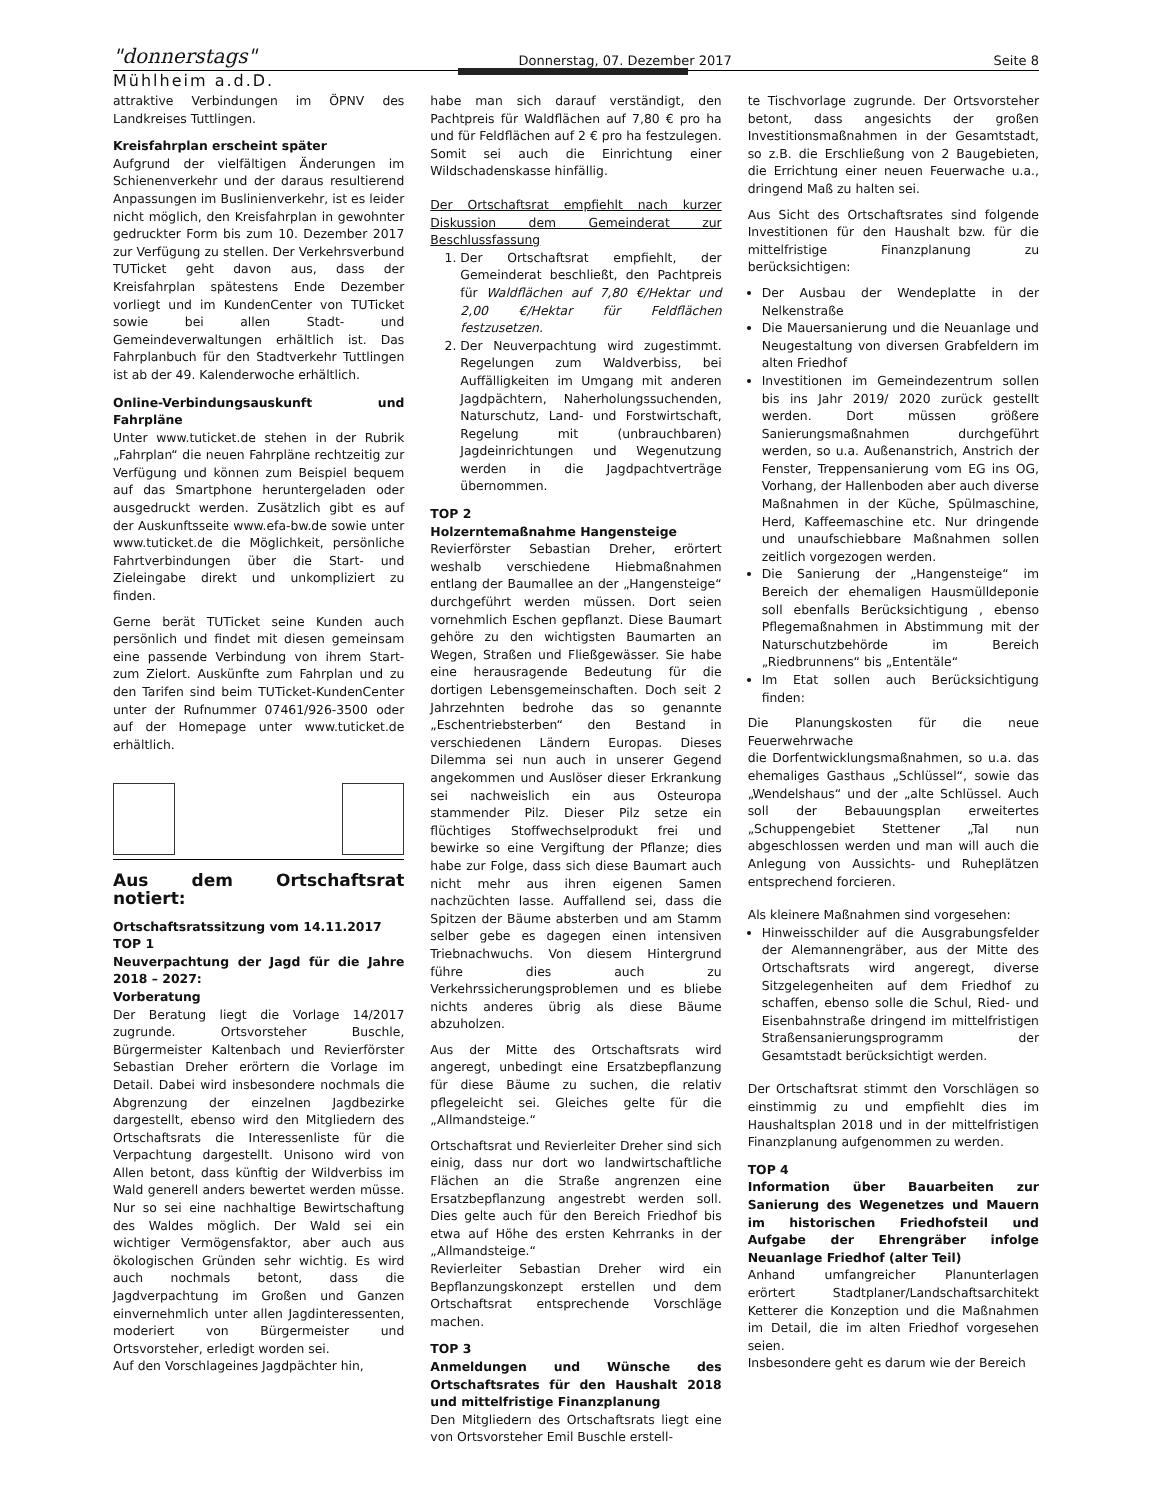"donnerstags" Donnerstag, 07. Dezember 2017 Seite 8
Mühlheim a.d.D.
attraktive Verbindungen im ÖPNV des Landkreises Tuttlingen.
Kreisfahrplan erscheint später
Aufgrund der vielfältigen Änderungen im Schienenverkehr und der daraus resultierend Anpassungen im Buslinienverkehr, ist es leider nicht möglich, den Kreisfahrplan in gewohnter gedruckter Form bis zum 10. Dezember 2017 zur Verfügung zu stellen. Der Verkehrsverbund TUTicket geht davon aus, dass der Kreisfahrplan spätestens Ende Dezember vorliegt und im KundenCenter von TUTicket sowie bei allen Stadt- und Gemeindeverwaltungen erhältlich ist. Das Fahrplanbuch für den Stadtverkehr Tuttlingen ist ab der 49. Kalenderwoche erhältlich.
Online-Verbindungsauskunft und Fahrpläne
Unter www.tuticket.de stehen in der Rubrik „Fahrplan“ die neuen Fahrpläne rechtzeitig zur Verfügung und können zum Beispiel bequem auf das Smartphone heruntergeladen oder ausgedruckt werden. Zusätzlich gibt es auf der Auskunftsseite www.efa-bw.de sowie unter www.tuticket.de die Möglichkeit, persönliche Fahrtverbindungen über die Start- und Zieleingabe direkt und unkompliziert zu finden.
Gerne berät TUTicket seine Kunden auch persönlich und findet mit diesen gemeinsam eine passende Verbindung von ihrem Start- zum Zielort. Auskünfte zum Fahrplan und zu den Tarifen sind beim TUTicket-KundenCenter unter der Rufnummer 07461/926-3500 oder auf der Homepage unter www.tuticket.de erhältlich.
Aus dem Ortschaftsrat notiert:
Ortschaftsratssitzung vom 14.11.2017
TOP 1
Neuverpachtung der Jagd für die Jahre 2018 – 2027:
Vorberatung
Der Beratung liegt die Vorlage 14/2017 zugrunde. Ortsvorsteher Buschle, Bürgermeister Kaltenbach und Revierförster Sebastian Dreher erörtern die Vorlage im Detail. Dabei wird insbesondere nochmals die Abgrenzung der einzelnen Jagdbezirke dargestellt, ebenso wird den Mitgliedern des Ortschaftsrats die Interessenliste für die Verpachtung dargestellt. Unisono wird von Allen betont, dass künftig der Wildverbiss im Wald generell anders bewertet werden müsse. Nur so sei eine nachhaltige Bewirtschaftung des Waldes möglich. Der Wald sei ein wichtiger Vermögensfaktor, aber auch aus ökologischen Gründen sehr wichtig. Es wird auch nochmals betont, dass die Jagdverpachtung im Großen und Ganzen einvernehmlich unter allen Jagdinteressenten, moderiert von Bürgermeister und Ortsvorsteher, erledigt worden sei.
Auf den Vorschlageines Jagdpächter hin,
habe man sich darauf verständigt, den Pachtpreis für Waldflächen auf 7,80 € pro ha und für Feldflächen auf 2 € pro ha festzulegen. Somit sei auch die Einrichtung einer Wildschadenskasse hinfällig.
Der Ortschaftsrat empfiehlt nach kurzer Diskussion dem Gemeinderat zur Beschlussfassung
1. Der Ortschaftsrat empfiehlt, der Gemeinderat beschließt, den Pachtpreis für Waldflächen auf 7,80 €/Hektar und 2,00 €/Hektar für Feldflächen festzusetzen.
2. Der Neuverpachtung wird zugestimmt. Regelungen zum Waldverbiss, bei Auffälligkeiten im Umgang mit anderen Jagdpächtern, Naherholungssuchenden, Naturschutz, Land- und Forstwirtschaft, Regelung mit (unbrauchbaren) Jagdeinrichtungen und Wegenutzung werden in die Jagdpachtverträge übernommen.
TOP 2
Holzerntemaßnahme Hangensteige
Revierförster Sebastian Dreher, erörtert weshalb verschiedene Hiebmaßnahmen entlang der Baumallee an der „Hangensteige“ durchgeführt werden müssen. Dort seien vornehmlich Eschen gepflanzt. Diese Baumart gehöre zu den wichtigsten Baumarten an Wegen, Straßen und Fließgewässer. Sie habe eine herausragende Bedeutung für die dortigen Lebensgemeinschaften. Doch seit 2 Jahrzehnten bedrohe das so genannte „Eschentriebsterben“ den Bestand in verschiedenen Ländern Europas. Dieses Dilemma sei nun auch in unserer Gegend angekommen und Auslöser dieser Erkrankung sei nachweislich ein aus Osteuropa stammender Pilz. Dieser Pilz setze ein flüchtiges Stoffwechselprodukt frei und bewirke so eine Vergiftung der Pflanze; dies habe zur Folge, dass sich diese Baumart auch nicht mehr aus ihren eigenen Samen nachzüchten lasse. Auffallend sei, dass die Spitzen der Bäume absterben und am Stamm selber gebe es dagegen einen intensiven Triebnachwuchs. Von diesem Hintergrund führe dies auch zu Verkehrssicherungsproblemen und es bliebe nichts anderes übrig als diese Bäume abzuholzen.
Aus der Mitte des Ortschaftsrats wird angeregt, unbedingt eine Ersatzbepflanzung für diese Bäume zu suchen, die relativ pflegeleicht sei. Gleiches gelte für die „Allmandsteige.“
Ortschaftsrat und Revierleiter Dreher sind sich einig, dass nur dort wo landwirtschaftliche Flächen an die Straße angrenzen eine Ersatzbepflanzung angestrebt werden soll. Dies gelte auch für den Bereich Friedhof bis etwa auf Höhe des ersten Kehrranks in der „Allmandsteige.“
Revierleiter Sebastian Dreher wird ein Bepflanzungskonzept erstellen und dem Ortschaftsrat entsprechende Vorschläge machen.
TOP 3
Anmeldungen und Wünsche des Ortschaftsrates für den Haushalt 2018 und mittelfristige Finanzplanung
Den Mitgliedern des Ortschaftsrats liegt eine von Ortsvorsteher Emil Buschle erstell-
te Tischvorlage zugrunde. Der Ortsvorsteher betont, dass angesichts der großen Investitionsmaßnahmen in der Gesamtstadt, so z.B. die Erschließung von 2 Baugebieten, die Errichtung einer neuen Feuerwache u.a., dringend Maß zu halten sei.
Aus Sicht des Ortschaftsrates sind folgende Investitionen für den Haushalt bzw. für die mittelfristige Finanzplanung zu berücksichtigen:
Der Ausbau der Wendeplatte in der Nelkenstraße
Die Mauersanierung und die Neuanlage und Neugestaltung von diversen Grabfeldern im alten Friedhof
Investitionen im Gemeindezentrum sollen bis ins Jahr 2019/ 2020 zurück gestellt werden. Dort müssen größere Sanierungsmaßnahmen durchgeführt werden, so u.a. Außenanstrich, Anstrich der Fenster, Treppensanierung vom EG ins OG, Vorhang, der Hallenboden aber auch diverse Maßnahmen in der Küche, Spülmaschine, Herd, Kaffeemaschine etc. Nur dringende und unaufschiebbare Maßnahmen sollen zeitlich vorgezogen werden.
Die Sanierung der „Hangensteige“ im Bereich der ehemaligen Hausmülldeponie soll ebenfalls Berücksichtigung , ebenso Pflegemaßnahmen in Abstimmung mit der Naturschutzbehörde im Bereich „Riedbrunnens“ bis „Ententäle“
Im Etat sollen auch Berücksichtigung finden:
Die Planungskosten für die neue Feuerwehrwache
die Dorfentwicklungsmaßnahmen, so u.a. das ehemaliges Gasthaus „Schlüssel“, sowie das „Wendelshaus“ und der „alte Schlüssel. Auch soll der Bebauungsplan erweitertes „Schuppengebiet Stettener „Tal nun abgeschlossen werden und man will auch die Anlegung von Aussichts- und Ruheplätzen entsprechend forcieren.
Als kleinere Maßnahmen sind vorgesehen:
Hinweisschilder auf die Ausgrabungsfelder der Alemannengräber, aus der Mitte des Ortschaftsrats wird angeregt, diverse Sitzgelegenheiten auf dem Friedhof zu schaffen, ebenso solle die Schul, Ried- und Eisenbahnstraße dringend im mittelfristigen Straßensanierungsprogramm der Gesamtstadt berücksichtigt werden.
Der Ortschaftsrat stimmt den Vorschlägen so einstimmig zu und empfiehlt dies im Haushaltsplan 2018 und in der mittelfristigen Finanzplanung aufgenommen zu werden.
TOP 4
Information über Bauarbeiten zur Sanierung des Wegenetzes und Mauern im historischen Friedhofsteil und Aufgabe der Ehrengräber infolge Neuanlage Friedhof (alter Teil)
Anhand umfangreicher Planunterlagen erörtert Stadtplaner/Landschaftsarchitekt Ketterer die Konzeption und die Maßnahmen im Detail, die im alten Friedhof vorgesehen seien.
Insbesondere geht es darum wie der Bereich